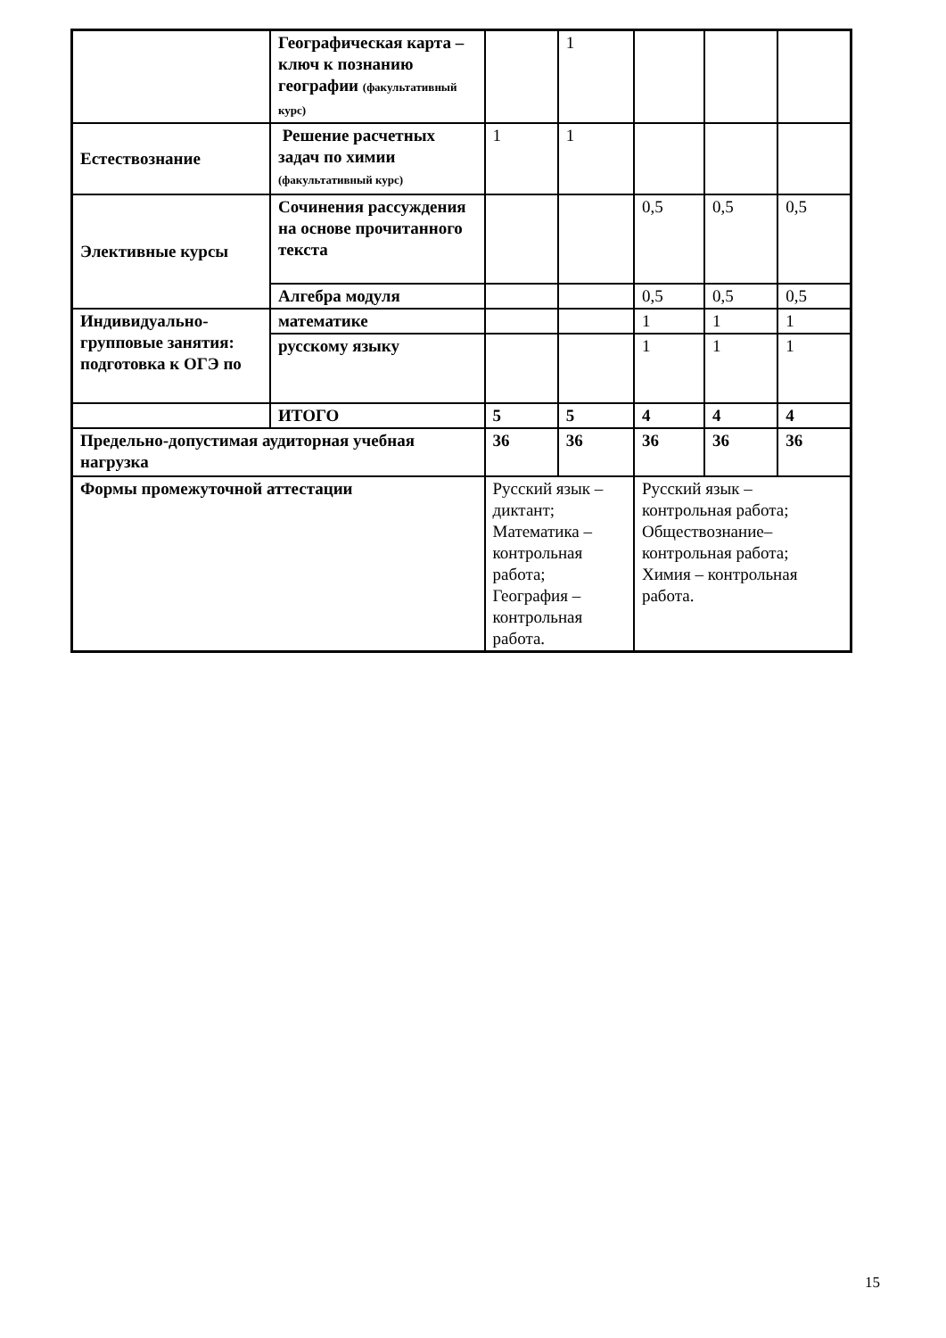| | Географическая карта – ключ к познанию географии (факультативный курс) | | 1 | | | |
| Естествознание | Решение расчетных задач по химии (факультативный курс) | 1 | 1 | | | |
| Элективные курсы | Сочинения рассуждения на основе прочитанного текста | | | 0,5 | 0,5 | 0,5 |
| | Алгебра модуля | | | 0,5 | 0,5 | 0,5 |
| Индивидуально-групповые занятия: подготовка к ОГЭ по | математике | | | 1 | 1 | 1 |
| | русскому языку | | | 1 | 1 | 1 |
| | ИТОГО | 5 | 5 | 4 | 4 | 4 |
| Предельно-допустимая аудиторная учебная нагрузка | | 36 | 36 | 36 | 36 | 36 |
| Формы промежуточной аттестации | | Русский язык – диктант; Математика – контрольная работа; География – контрольная работа. | | Русский язык – контрольная работа; Обществознание– контрольная работа; Химия – контрольная работа. | | |
15